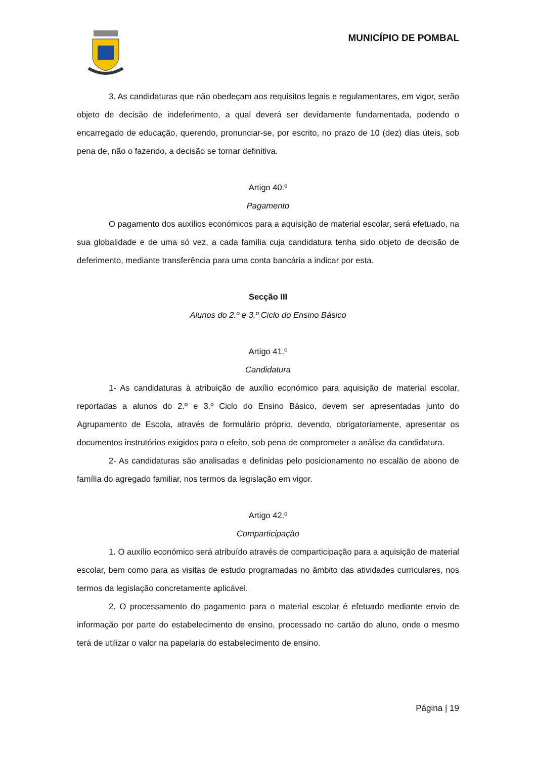MUNICÍPIO DE POMBAL
3. As candidaturas que não obedeçam aos requisitos legais e regulamentares, em vigor, serão objeto de decisão de indeferimento, a qual deverá ser devidamente fundamentada, podendo o encarregado de educação, querendo, pronunciar-se, por escrito, no prazo de 10 (dez) dias úteis, sob pena de, não o fazendo, a decisão se tornar definitiva.
Artigo 40.º
Pagamento
O pagamento dos auxílios económicos para a aquisição de material escolar, será efetuado, na sua globalidade e de uma só vez, a cada família cuja candidatura tenha sido objeto de decisão de deferimento, mediante transferência para uma conta bancária a indicar por esta.
Secção III
Alunos do 2.º e 3.º Ciclo do Ensino Básico
Artigo 41.º
Candidatura
1- As candidaturas à atribuição de auxílio económico para aquisição de material escolar, reportadas a alunos do 2.º e 3.º Ciclo do Ensino Básico, devem ser apresentadas junto do Agrupamento de Escola, através de formulário próprio, devendo, obrigatoriamente, apresentar os documentos instrutórios exigidos para o efeito, sob pena de comprometer a análise da candidatura.
2- As candidaturas são analisadas e definidas pelo posicionamento no escalão de abono de família do agregado familiar, nos termos da legislação em vigor.
Artigo 42.º
Comparticipação
1. O auxílio económico será atribuído através de comparticipação para a aquisição de material escolar, bem como para as visitas de estudo programadas no âmbito das atividades curriculares, nos termos da legislação concretamente aplicável.
2. O processamento do pagamento para o material escolar é efetuado mediante envio de informação por parte do estabelecimento de ensino, processado no cartão do aluno, onde o mesmo terá de utilizar o valor na papelaria do estabelecimento de ensino.
Página | 19